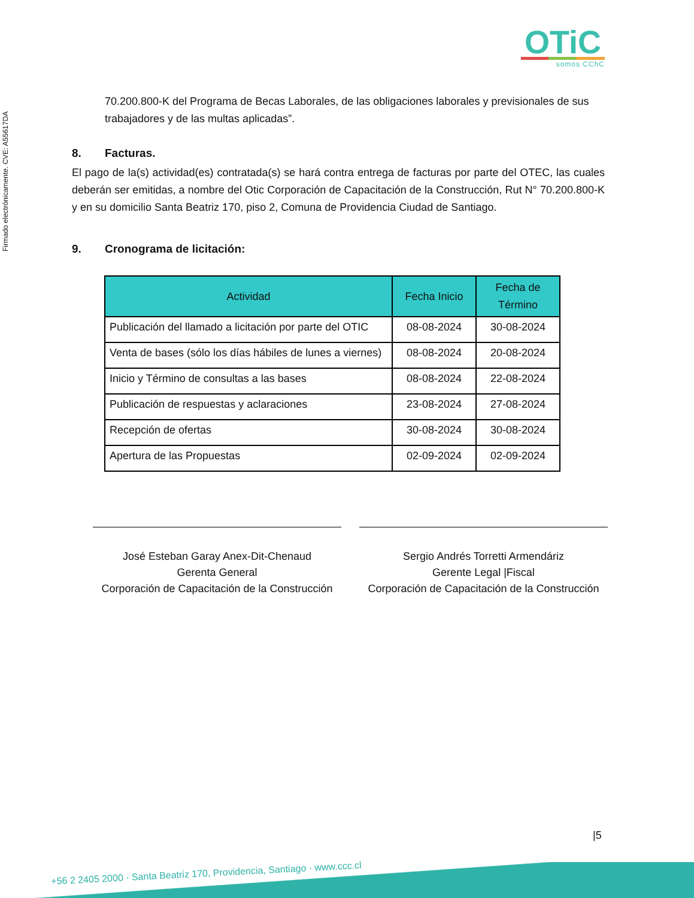Firmado electrónicamente. CVE: A55617DA
OTiC
somos CChC
70.200.800-K del Programa de Becas Laborales, de las obligaciones laborales y previsionales de sus trabajadores y de las multas aplicadas”.
8. Facturas.
El pago de la(s) actividad(es) contratada(s) se hará contra entrega de facturas por parte del OTEC, las cuales deberán ser emitidas, a nombre del Otic Corporación de Capacitación de la Construcción, Rut N° 70.200.800-K y en su domicilio Santa Beatriz 170, piso 2, Comuna de Providencia Ciudad de Santiago.
9. Cronograma de licitación:
| Actividad | Fecha Inicio | Fecha de Término |
| --- | --- | --- |
| Publicación del llamado a licitación por parte del OTIC | 08-08-2024 | 30-08-2024 |
| Venta de bases (sólo los días hábiles de lunes a viernes) | 08-08-2024 | 20-08-2024 |
| Inicio y Término de consultas a las bases | 08-08-2024 | 22-08-2024 |
| Publicación de respuestas y aclaraciones | 23-08-2024 | 27-08-2024 |
| Recepción de ofertas | 30-08-2024 | 30-08-2024 |
| Apertura de las Propuestas | 02-09-2024 | 02-09-2024 |
José Esteban Garay Anex-Dit-Chenaud
Gerenta General
Corporación de Capacitación de la Construcción
Sergio Andrés Torretti Armendáriz
Gerente Legal |Fiscal
Corporación de Capacitación de la Construcción
|5
+56 2 2405 2000 · Santa Beatriz 170, Providencia, Santiago · www.ccc.cl